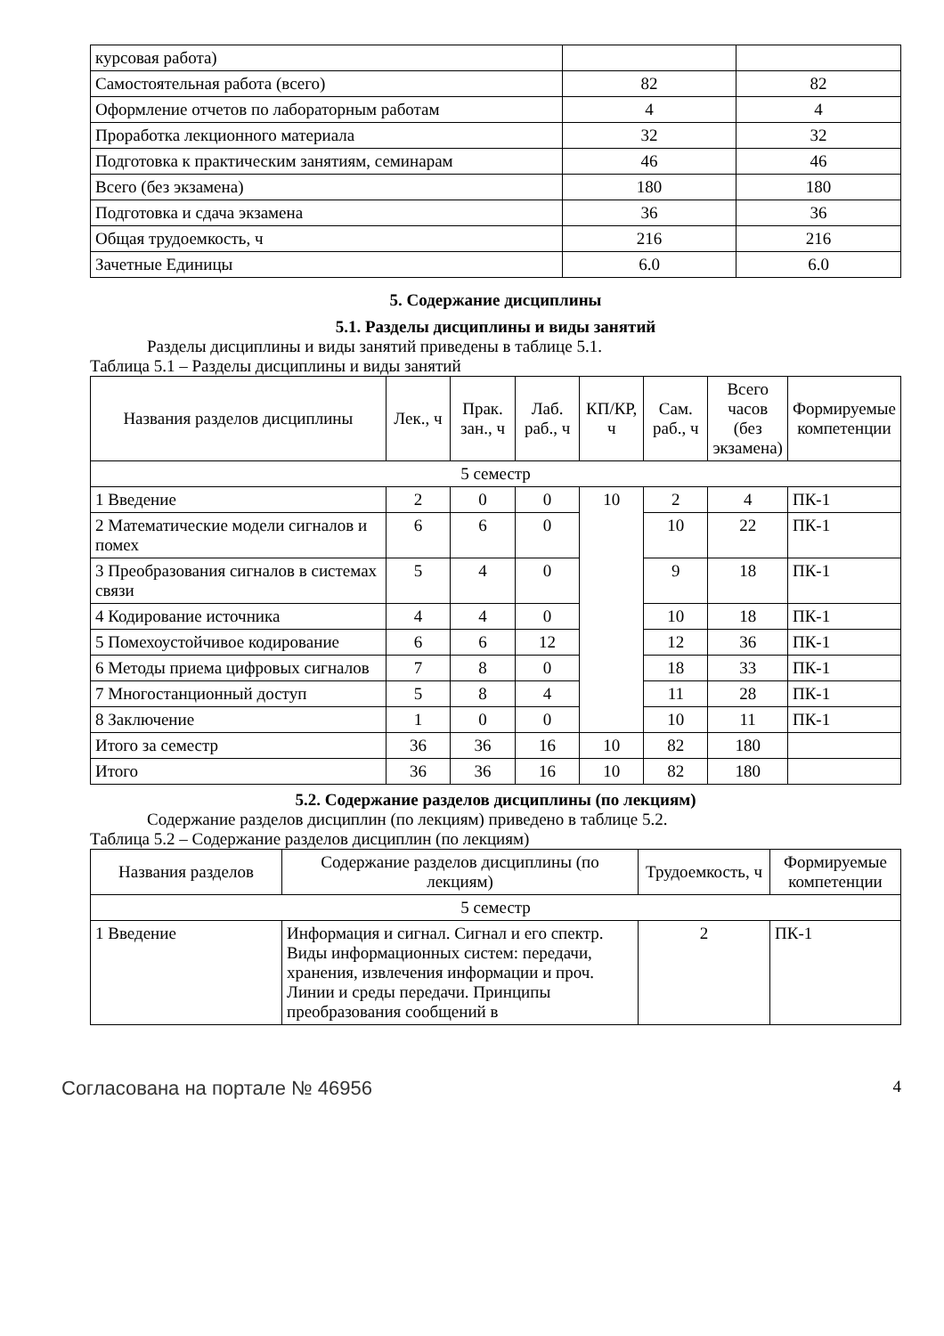| курсовая работа) | | |
| Самостоятельная работа (всего) | 82 | 82 |
| Оформление отчетов по лабораторным работам | 4 | 4 |
| Проработка лекционного материала | 32 | 32 |
| Подготовка к практическим занятиям, семинарам | 46 | 46 |
| Всего (без экзамена) | 180 | 180 |
| Подготовка и сдача экзамена | 36 | 36 |
| Общая трудоемкость, ч | 216 | 216 |
| Зачетные Единицы | 6.0 | 6.0 |
5. Содержание дисциплины
5.1. Разделы дисциплины и виды занятий
Разделы дисциплины и виды занятий приведены в таблице 5.1.
Таблица 5.1 – Разделы дисциплины и виды занятий
| Названия разделов дисциплины | Лек., ч | Прак. зан., ч | Лаб. раб., ч | КП/КР, ч | Сам. раб., ч | Всего часов (без экзамена) | Формируемые компетенции |
| --- | --- | --- | --- | --- | --- | --- | --- |
| 5 семестр | | | | | | | |
| 1 Введение | 2 | 0 | 0 | 10 | 2 | 4 | ПК-1 |
| 2 Математические модели сигналов и помех | 6 | 6 | 0 | | 10 | 22 | ПК-1 |
| 3 Преобразования сигналов в системах связи | 5 | 4 | 0 | | 9 | 18 | ПК-1 |
| 4 Кодирование источника | 4 | 4 | 0 | | 10 | 18 | ПК-1 |
| 5 Помехоустойчивое кодирование | 6 | 6 | 12 | | 12 | 36 | ПК-1 |
| 6 Методы приема цифровых сигналов | 7 | 8 | 0 | | 18 | 33 | ПК-1 |
| 7 Многостанционный доступ | 5 | 8 | 4 | | 11 | 28 | ПК-1 |
| 8 Заключение | 1 | 0 | 0 | | 10 | 11 | ПК-1 |
| Итого за семестр | 36 | 36 | 16 | 10 | 82 | 180 | |
| Итого | 36 | 36 | 16 | 10 | 82 | 180 | |
5.2. Содержание разделов дисциплины (по лекциям)
Содержание разделов дисциплин (по лекциям) приведено в таблице 5.2.
Таблица 5.2 – Содержание разделов дисциплин (по лекциям)
| Названия разделов | Содержание разделов дисциплины (по лекциям) | Трудоемкость, ч | Формируемые компетенции |
| --- | --- | --- | --- |
| 5 семестр | | | |
| 1 Введение | Информация и сигнал. Сигнал и его спектр. Виды информационных систем: передачи, хранения, извлечения информации и проч. Линии и среды передачи. Принципы преобразования сообщений в | 2 | ПК-1 |
Согласована на портале № 46956 4